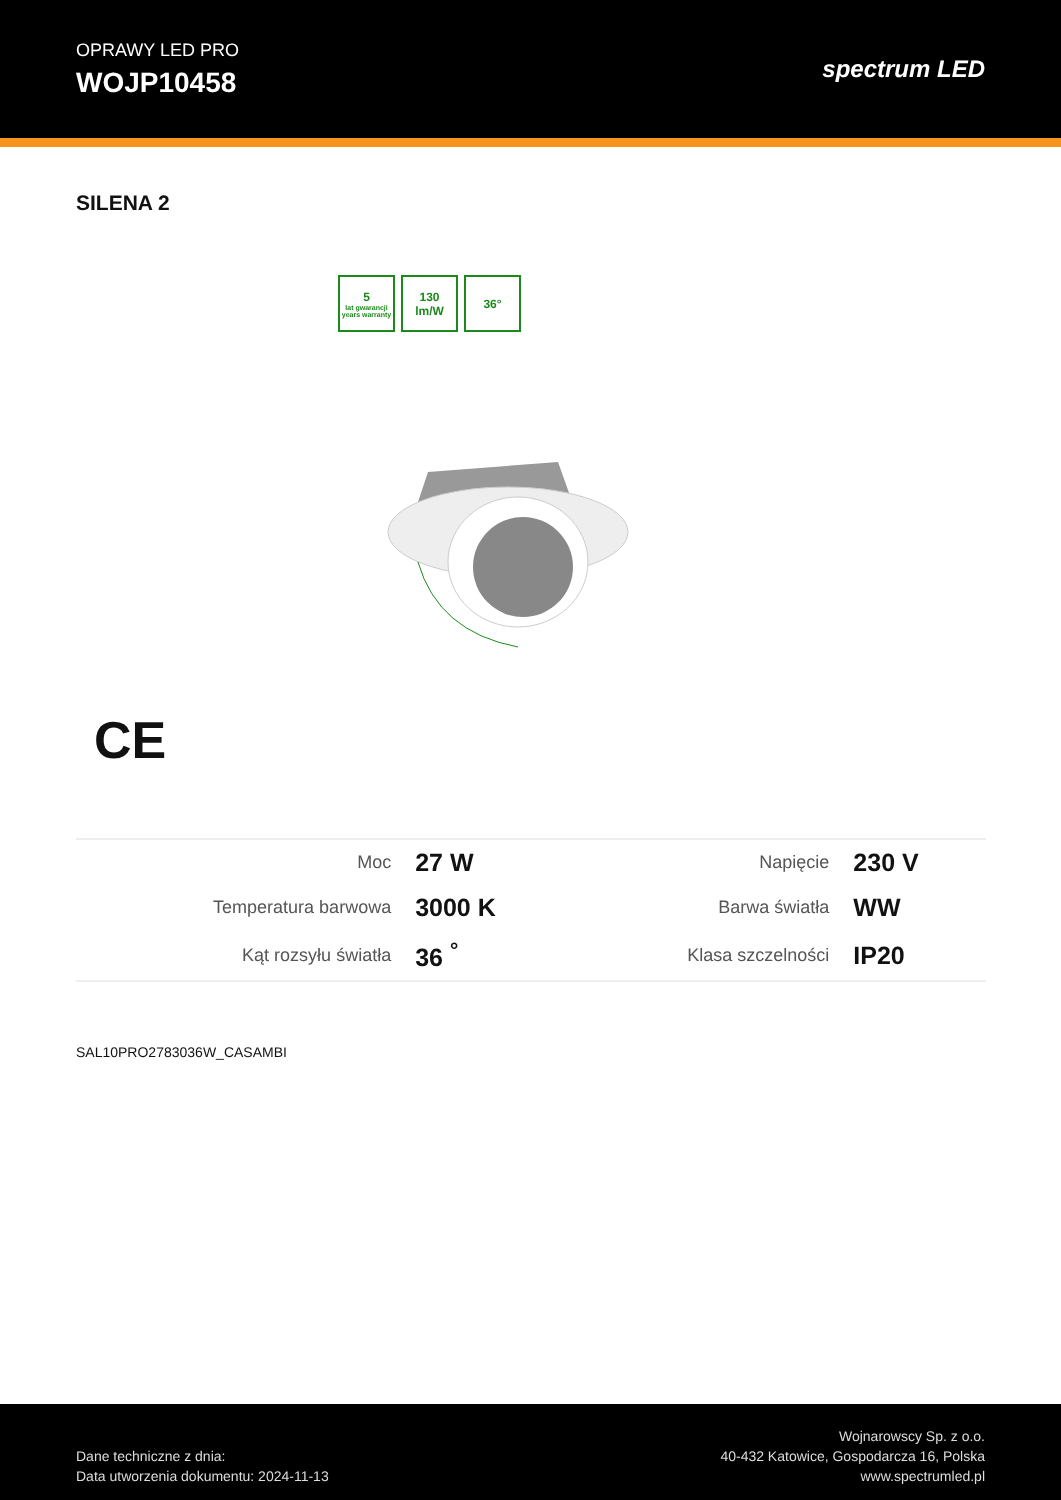OPRAWY LED PRO
WOJP10458
spectrum LED
SILENA 2
5
lat gwarancji years warranty
130
lm/W
36°
CE
| Moc | 27 W | Napięcie | 230 V |
| Temperatura barwowa | 3000 K | Barwa światła | WW |
| Kąt rozsyłu światła | 36 <sup>°</sup> | Klasa szczelności | IP20 |
SAL10PRO2783036W_CASAMBI
Dane techniczne z dnia:
Data utworzenia dokumentu: 2024-11-13
Wojnarowscy Sp. z o.o.
40-432 Katowice, Gospodarcza 16, Polska
www.spectrumled.pl